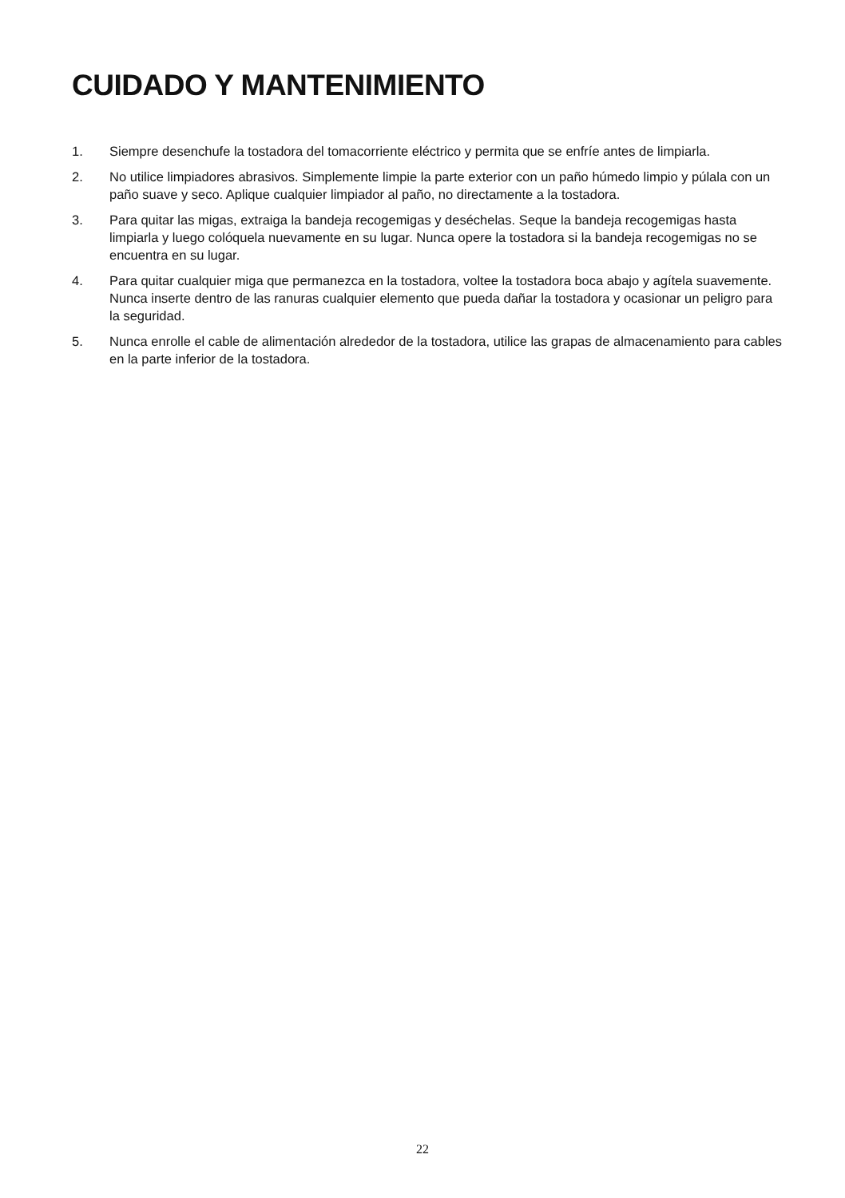CUIDADO Y MANTENIMIENTO
1. Siempre desenchufe la tostadora del tomacorriente eléctrico y permita que se enfríe antes de limpiarla.
2. No utilice limpiadores abrasivos. Simplemente limpie la parte exterior con un paño húmedo limpio y púlala con un paño suave y seco. Aplique cualquier limpiador al paño, no directamente a la tostadora.
3. Para quitar las migas, extraiga la bandeja recogemigas y deséchelas. Seque la bandeja recogemigas hasta limpiarla y luego colóquela nuevamente en su lugar. Nunca opere la tostadora si la bandeja recogemigas no se encuentra en su lugar.
4. Para quitar cualquier miga que permanezca en la tostadora, voltee la tostadora boca abajo y agítela suavemente. Nunca inserte dentro de las ranuras cualquier elemento que pueda dañar la tostadora y ocasionar un peligro para la seguridad.
5. Nunca enrolle el cable de alimentación alrededor de la tostadora, utilice las grapas de almacenamiento para cables en la parte inferior de la tostadora.
22